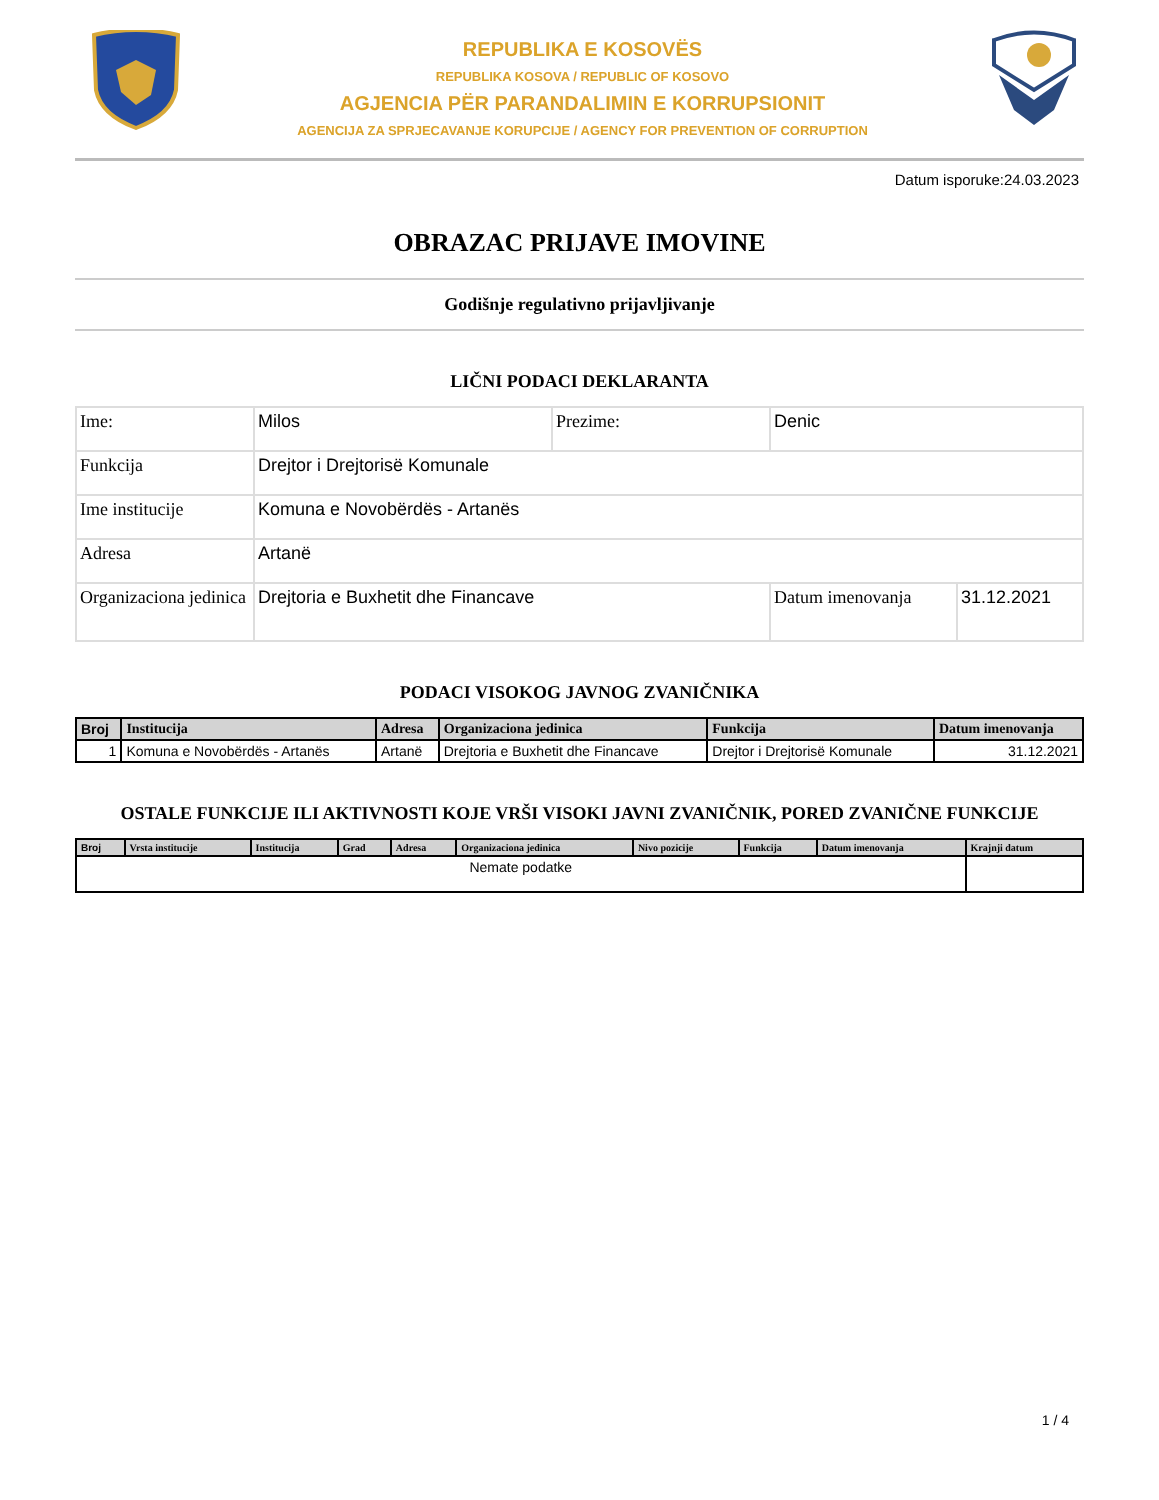REPUBLIKA E KOSOVËS
REPUBLIKA KOSOVA / REPUBLIC OF KOSOVO
AGJENCIA PËR PARANDALIMIN E KORRUPSIONIT
AGENCIJA ZA SPRJECAVANJE KORUPCIJE / AGENCY FOR PREVENTION OF CORRUPTION
Datum isporuke:24.03.2023
OBRAZAC PRIJAVE IMOVINE
Godišnje regulativno prijavljivanje
LIČNI PODACI DEKLARANTA
| Ime: | Milos | Prezime: | Denic | |
| Funkcija | Drejtor i Drejtorisë Komunale | | | |
| Ime institucije | Komuna e Novobërdës - Artanës | | | |
| Adresa | Artanë | | | |
| Organizaciona jedinica | Drejtoria e Buxhetit dhe Financave | | Datum imenovanja | 31.12.2021 |
PODACI VISOKOG JAVNOG ZVANIČNIKA
| Broj | Institucija | Adresa | Organizaciona jedinica | Funkcija | Datum imenovanja |
| --- | --- | --- | --- | --- | --- |
| 1 | Komuna e Novobërdës - Artanës | Artanë | Drejtoria e Buxhetit dhe Financave | Drejtor i Drejtorisë Komunale | 31.12.2021 |
OSTALE FUNKCIJE ILI AKTIVNOSTI KOJE VRŠI VISOKI JAVNI ZVANIČNIK, PORED ZVANIČNE FUNKCIJE
| Broj | Vrsta institucije | Institucija | Grad | Adresa | Organizaciona jedinica | Nivo pozicije | Funkcija | Datum imenovanja | Krajnji datum |
| --- | --- | --- | --- | --- | --- | --- | --- | --- | --- |
| Nemate podatke | | | | | | | | | |
1 / 4